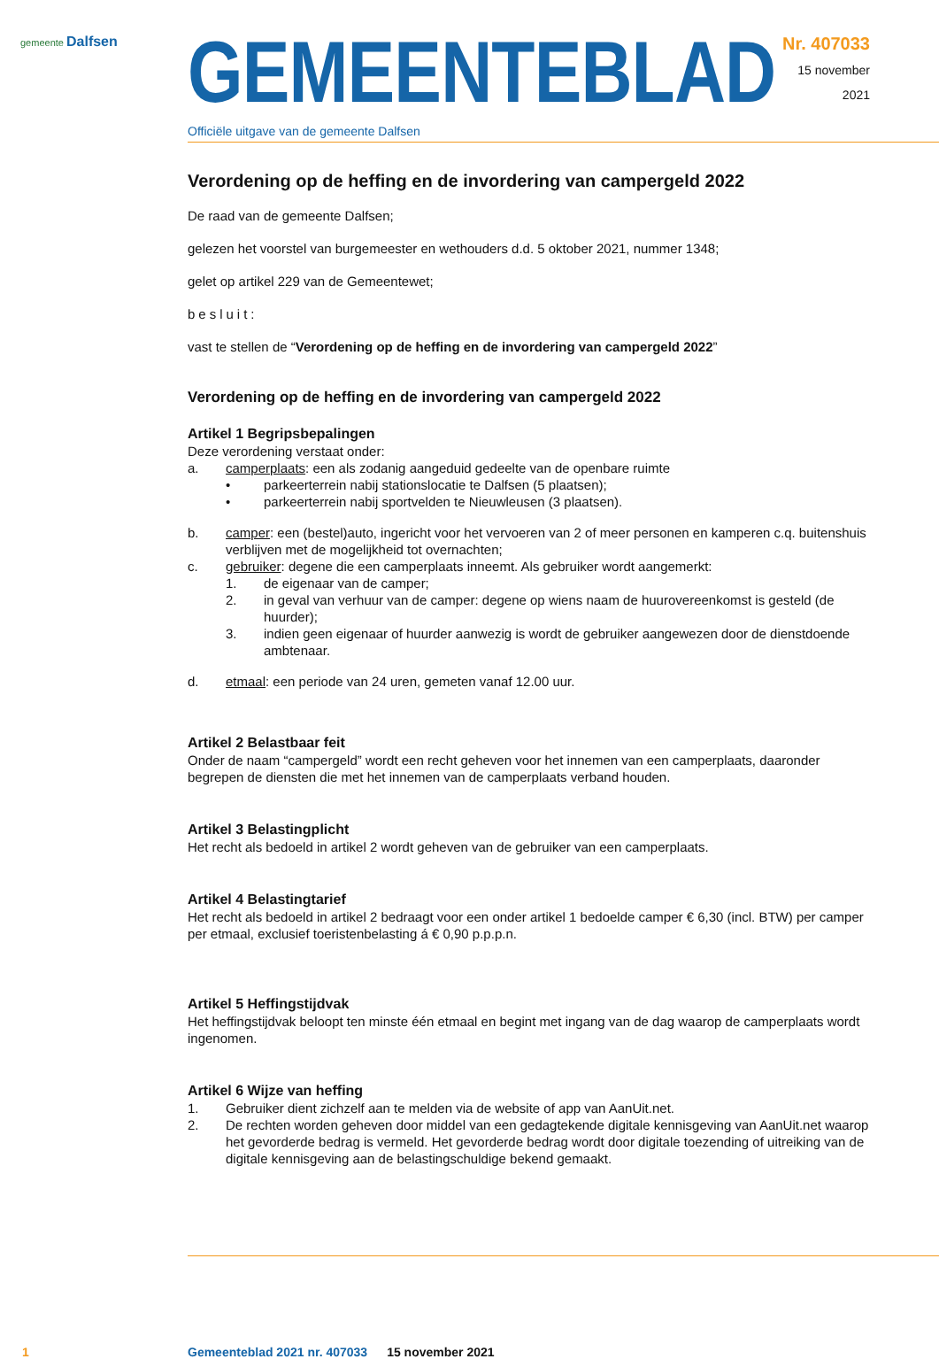gemeente Dalfsen
GEMEENTEBLAD
Officiële uitgave van de gemeente Dalfsen
Nr. 407033
15 november
2021
Verordening op de heffing en de invordering van campergeld 2022
De raad van de gemeente Dalfsen;
gelezen het voorstel van burgemeester en wethouders d.d. 5 oktober 2021, nummer 1348;
gelet op artikel 229 van de Gemeentewet;
besluit:
vast te stellen de “Verordening op de heffing en de invordering van campergeld 2022”
Verordening op de heffing en de invordering van campergeld 2022
Artikel 1 Begripsbepalingen
Deze verordening verstaat onder:
a. camperplaats: een als zodanig aangeduid gedeelte van de openbare ruimte
• parkeerterrein nabij stationslocatie te Dalfsen (5 plaatsen);
• parkeerterrein nabij sportvelden te Nieuwleusen (3 plaatsen).
b. camper: een (bestel)auto, ingericht voor het vervoeren van 2 of meer personen en kamperen c.q. buitenshuis verblijven met de mogelijkheid tot overnachten;
c. gebruiker: degene die een camperplaats inneemt. Als gebruiker wordt aangemerkt:
1. de eigenaar van de camper;
2. in geval van verhuur van de camper: degene op wiens naam de huurovereenkomst is gesteld (de huurder);
3. indien geen eigenaar of huurder aanwezig is wordt de gebruiker aangewezen door de dienstdoende ambtenaar.
d. etmaal: een periode van 24 uren, gemeten vanaf 12.00 uur.
Artikel 2 Belastbaar feit
Onder de naam “campergeld” wordt een recht geheven voor het innemen van een camperplaats, daaronder begrepen de diensten die met het innemen van de camperplaats verband houden.
Artikel 3 Belastingplicht
Het recht als bedoeld in artikel 2 wordt geheven van de gebruiker van een camperplaats.
Artikel 4 Belastingtarief
Het recht als bedoeld in artikel 2 bedraagt voor een onder artikel 1 bedoelde camper € 6,30 (incl. BTW) per camper per etmaal, exclusief toeristenbelasting á € 0,90 p.p.p.n.
Artikel 5 Heffingstijdvak
Het heffingstijdvak beloopt ten minste één etmaal en begint met ingang van de dag waarop de camperplaats wordt ingenomen.
Artikel 6 Wijze van heffing
1. Gebruiker dient zichzelf aan te melden via de website of app van AanUit.net.
2. De rechten worden geheven door middel van een gedagtekende digitale kennisgeving van AanUit.net waarop het gevorderde bedrag is vermeld. Het gevorderde bedrag wordt door digitale toezending of uitreiking van de digitale kennisgeving aan de belastingschuldige bekend gemaakt.
1 Gemeenteblad 2021 nr. 407033 15 november 2021